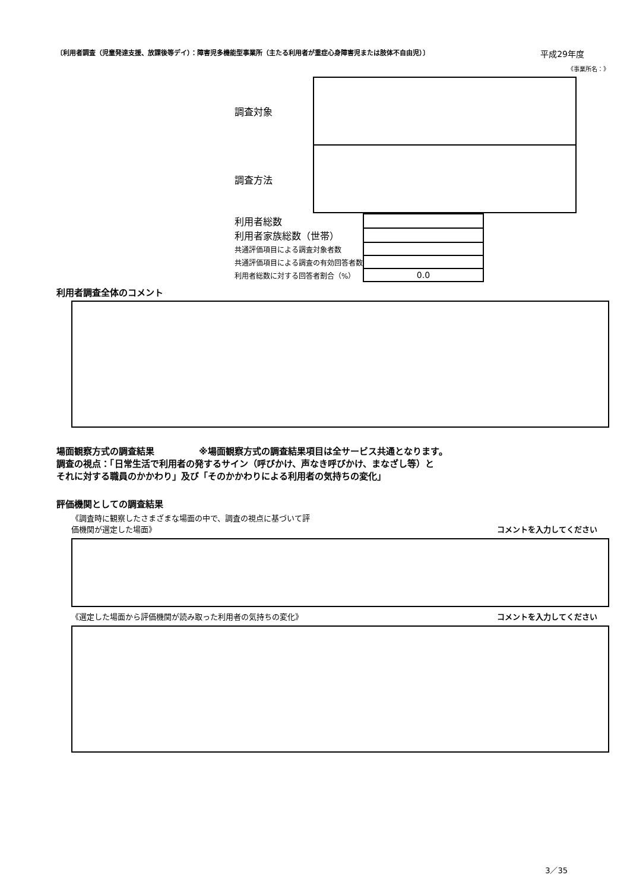〔利用者調査（児童発達支援、放課後等デイ）：障害児多機能型事業所（主たる利用者が重症心身障害児または肢体不自由児）〕 平成29年度
《事業所名：》
調査対象
調査方法
| 利用者総数 | |
| 利用者家族総数（世帯） | |
| 共通評価項目による調査対象者数 | |
| 共通評価項目による調査の有効回答者数 | |
| 利用者総数に対する回答者割合（%） | 0.0 |
利用者調査全体のコメント
場面観察方式の調査結果　　　　　※場面観察方式の調査結果項目は全サービス共通となります。
調査の視点：「日常生活で利用者の発するサイン（呼びかけ、声なき呼びかけ、まなざし等）と
それに対する職員のかかわり」及び「そのかかわりによる利用者の気持ちの変化」
評価機関としての調査結果
《調査時に観察したさまざまな場面の中で、調査の視点に基づいて評
価機関が選定した場面》 コメントを入力してください
《選定した場面から評価機関が読み取った利用者の気持ちの変化》 コメントを入力してください
3／35